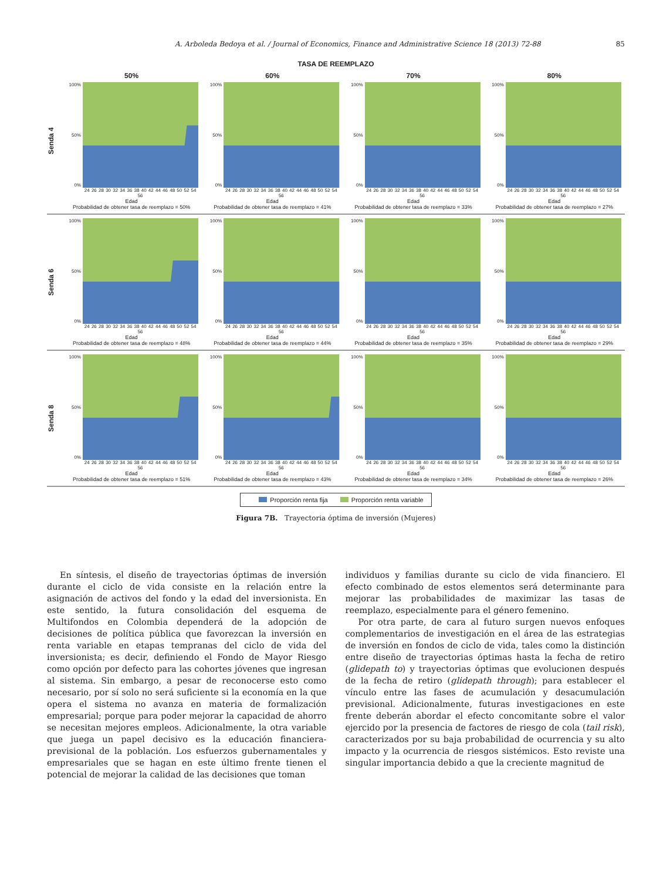A. Arboleda Bedoya et al. / Journal of Economics, Finance and Administrative Science 18 (2013) 72-88 85
TASA DE REEMPLAZO
Senda 4
50%
100%
50%
0%
24 26 28 30 32 34 36 38 40 42 44 46 48 50 52 54 56
Edad
Probabilidad de obtener tasa de reemplazo = 50%
60%
100%
50%
0%
24 26 28 30 32 34 36 38 40 42 44 46 48 50 52 54 56
Edad
Probabilidad de obtener tasa de reemplazo = 41%
70%
100%
50%
0%
24 26 28 30 32 34 36 38 40 42 44 46 48 50 52 54 56
Edad
Probabilidad de obtener tasa de reemplazo = 33%
80%
100%
50%
0%
24 26 28 30 32 34 36 38 40 42 44 46 48 50 52 54 56
Edad
Probabilidad de obtener tasa de reemplazo = 27%
Senda 6
100%
50%
0%
24 26 28 30 32 34 36 38 40 42 44 46 48 50 52 54 56
Edad
Probabilidad de obtener tasa de reemplazo = 48%
100%
50%
0%
24 26 28 30 32 34 36 38 40 42 44 46 48 50 52 54 56
Edad
Probabilidad de obtener tasa de reemplazo = 44%
100%
50%
0%
24 26 28 30 32 34 36 38 40 42 44 46 48 50 52 54 56
Edad
Probabilidad de obtener tasa de reemplazo = 35%
100%
50%
0%
24 26 28 30 32 34 36 38 40 42 44 46 48 50 52 54 56
Edad
Probabilidad de obtener tasa de reemplazo = 29%
Senda 8
100%
50%
0%
24 26 28 30 32 34 36 38 40 42 44 46 48 50 52 54 56
Edad
Probabilidad de obtener tasa de reemplazo = 51%
100%
50%
0%
24 26 28 30 32 34 36 38 40 42 44 46 48 50 52 54 56
Edad
Probabilidad de obtener tasa de reemplazo = 43%
100%
50%
0%
24 26 28 30 32 34 36 38 40 42 44 46 48 50 52 54 56
Edad
Probabilidad de obtener tasa de reemplazo = 34%
100%
50%
0%
24 26 28 30 32 34 36 38 40 42 44 46 48 50 52 54 56
Edad
Probabilidad de obtener tasa de reemplazo = 26%
Proporción renta fija Proporción renta variable
Figura 7B. Trayectoria óptima de inversión (Mujeres)
En síntesis, el diseño de trayectorias óptimas de inversión durante el ciclo de vida consiste en la relación entre la asignación de activos del fondo y la edad del inversionista. En este sentido, la futura consolidación del esquema de Multifondos en Colombia dependerá de la adopción de decisiones de política pública que favorezcan la inversión en renta variable en etapas tempranas del ciclo de vida del inversionista; es decir, definiendo el Fondo de Mayor Riesgo como opción por defecto para las cohortes jóvenes que ingresan al sistema. Sin embargo, a pesar de reconocerse esto como necesario, por sí solo no será suficiente si la economía en la que opera el sistema no avanza en materia de formalización empresarial; porque para poder mejorar la capacidad de ahorro se necesitan mejores empleos. Adicionalmente, la otra variable que juega un papel decisivo es la educación financiera-previsional de la población. Los esfuerzos gubernamentales y empresariales que se hagan en este último frente tienen el potencial de mejorar la calidad de las decisiones que toman
individuos y familias durante su ciclo de vida financiero. El efecto combinado de estos elementos será determinante para mejorar las probabilidades de maximizar las tasas de reemplazo, especialmente para el género femenino.
Por otra parte, de cara al futuro surgen nuevos enfoques complementarios de investigación en el área de las estrategias de inversión en fondos de ciclo de vida, tales como la distinción entre diseño de trayectorias óptimas hasta la fecha de retiro (glidepath to) y trayectorias óptimas que evolucionen después de la fecha de retiro (glidepath through); para establecer el vínculo entre las fases de acumulación y desacumulación previsional. Adicionalmente, futuras investigaciones en este frente deberán abordar el efecto concomitante sobre el valor ejercido por la presencia de factores de riesgo de cola (tail risk), caracterizados por su baja probabilidad de ocurrencia y su alto impacto y la ocurrencia de riesgos sistémicos. Esto reviste una singular importancia debido a que la creciente magnitud de